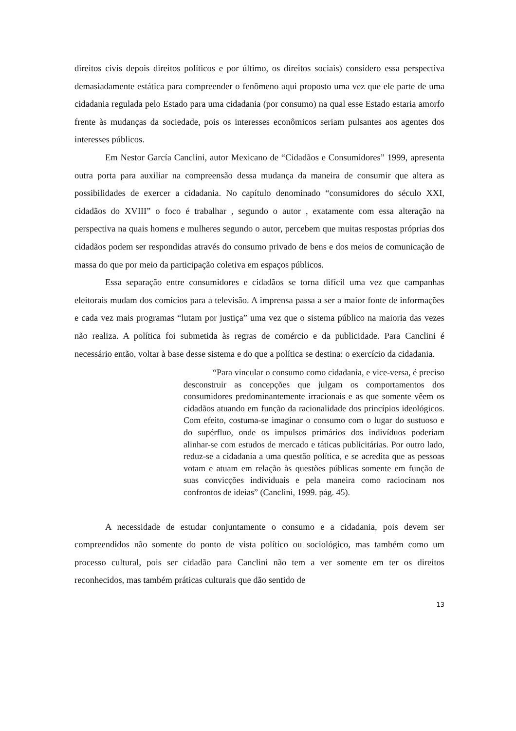direitos civis depois direitos políticos e por último, os direitos sociais) considero essa perspectiva demasiadamente estática para compreender o fenômeno aqui proposto uma vez que ele parte de uma cidadania regulada pelo Estado para uma cidadania (por consumo) na qual esse Estado estaria amorfo frente às mudanças da sociedade, pois os interesses econômicos seriam pulsantes aos agentes dos interesses públicos.
Em Nestor García Canclini, autor Mexicano de “Cidadãos e Consumidores” 1999, apresenta outra porta para auxiliar na compreensão dessa mudança da maneira de consumir que altera as possibilidades de exercer a cidadania. No capítulo denominado “consumidores do século XXI, cidadãos do XVIII” o foco é trabalhar , segundo o autor , exatamente com essa alteração na perspectiva na quais homens e mulheres segundo o autor, percebem que muitas respostas próprias dos cidadãos podem ser respondidas através do consumo privado de bens e dos meios de comunicação de massa do que por meio da participação coletiva em espaços públicos.
Essa separação entre consumidores e cidadãos se torna difícil uma vez que campanhas eleitorais mudam dos comícios para a televisão. A imprensa passa a ser a maior fonte de informações e cada vez mais programas “lutam por justiça” uma vez que o sistema público na maioria das vezes não realiza. A política foi submetida às regras de comércio e da publicidade. Para Canclini é necessário então, voltar à base desse sistema e do que a política se destina: o exercício da cidadania.
“Para vincular o consumo como cidadania, e vice-versa, é preciso desconstruir as concepções que julgam os comportamentos dos consumidores predominantemente irracionais e as que somente vêem os cidadãos atuando em função da racionalidade dos princípios ideológicos. Com efeito, costuma-se imaginar o consumo com o lugar do sustuoso e do supérfluo, onde os impulsos primários dos indivíduos poderiam alinhar-se com estudos de mercado e táticas publicitárias. Por outro lado, reduz-se a cidadania a uma questão política, e se acredita que as pessoas votam e atuam em relação às questões públicas somente em função de suas convicções individuais e pela maneira como raciocinam nos confrontos de ideias” (Canclini, 1999. pág. 45).
A necessidade de estudar conjuntamente o consumo e a cidadania, pois devem ser compreendidos não somente do ponto de vista político ou sociológico, mas também como um processo cultural, pois ser cidadão para Canclini não tem a ver somente em ter os direitos reconhecidos, mas também práticas culturais que dão sentido de
13